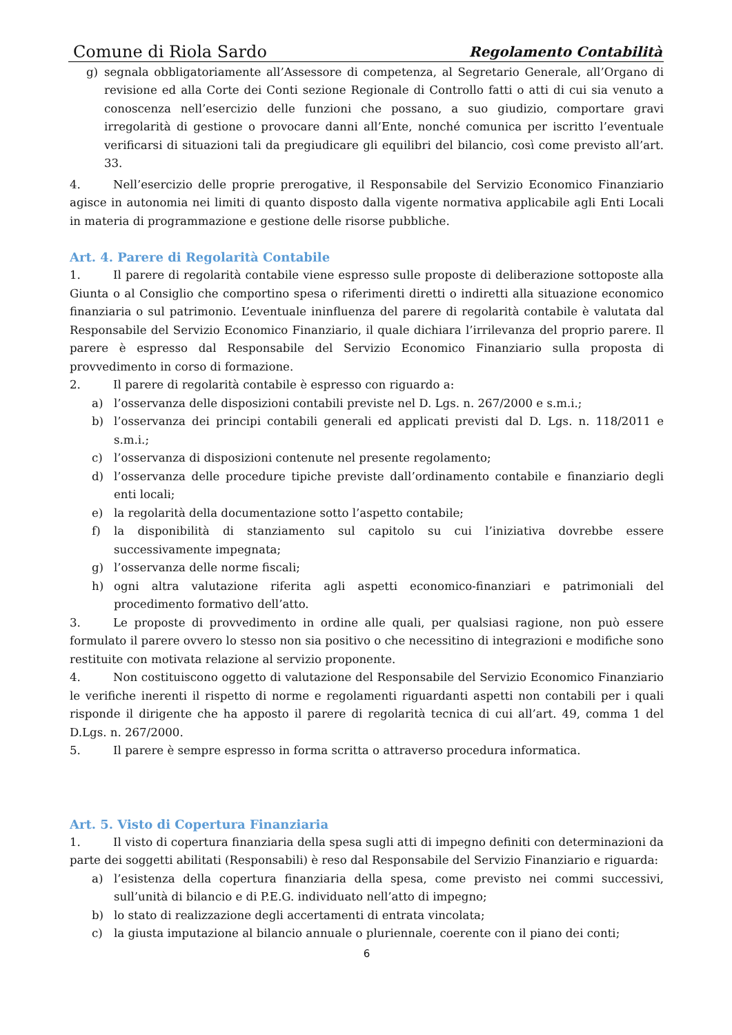Comune di Riola Sardo Regolamento Contabilità
g) segnala obbligatoriamente all’Assessore di competenza, al Segretario Generale, all’Organo di revisione ed alla Corte dei Conti sezione Regionale di Controllo fatti o atti di cui sia venuto a conoscenza nell’esercizio delle funzioni che possano, a suo giudizio, comportare gravi irregolarità di gestione o provocare danni all’Ente, nonché comunica per iscritto l’eventuale verificarsi di situazioni tali da pregiudicare gli equilibri del bilancio, così come previsto all’art. 33.
4. Nell’esercizio delle proprie prerogative, il Responsabile del Servizio Economico Finanziario agisce in autonomia nei limiti di quanto disposto dalla vigente normativa applicabile agli Enti Locali in materia di programmazione e gestione delle risorse pubbliche.
Art. 4. Parere di Regolarità Contabile
1. Il parere di regolarità contabile viene espresso sulle proposte di deliberazione sottoposte alla Giunta o al Consiglio che comportino spesa o riferimenti diretti o indiretti alla situazione economico finanziaria o sul patrimonio. L’eventuale ininfluenza del parere di regolarità contabile è valutata dal Responsabile del Servizio Economico Finanziario, il quale dichiara l’irrilevanza del proprio parere. Il parere è espresso dal Responsabile del Servizio Economico Finanziario sulla proposta di provvedimento in corso di formazione.
2. Il parere di regolarità contabile è espresso con riguardo a:
a) l’osservanza delle disposizioni contabili previste nel D. Lgs. n. 267/2000 e s.m.i.;
b) l’osservanza dei principi contabili generali ed applicati previsti dal D. Lgs. n. 118/2011 e s.m.i.;
c) l’osservanza di disposizioni contenute nel presente regolamento;
d) l’osservanza delle procedure tipiche previste dall’ordinamento contabile e finanziario degli enti locali;
e) la regolarità della documentazione sotto l’aspetto contabile;
f) la disponibilità di stanziamento sul capitolo su cui l’iniziativa dovrebbe essere successivamente impegnata;
g) l’osservanza delle norme fiscali;
h) ogni altra valutazione riferita agli aspetti economico-finanziari e patrimoniali del procedimento formativo dell’atto.
3. Le proposte di provvedimento in ordine alle quali, per qualsiasi ragione, non può essere formulato il parere ovvero lo stesso non sia positivo o che necessitino di integrazioni e modifiche sono restituite con motivata relazione al servizio proponente.
4. Non costituiscono oggetto di valutazione del Responsabile del Servizio Economico Finanziario le verifiche inerenti il rispetto di norme e regolamenti riguardanti aspetti non contabili per i quali risponde il dirigente che ha apposto il parere di regolarità tecnica di cui all’art. 49, comma 1 del D.Lgs. n. 267/2000.
5. Il parere è sempre espresso in forma scritta o attraverso procedura informatica.
Art. 5. Visto di Copertura Finanziaria
1. Il visto di copertura finanziaria della spesa sugli atti di impegno definiti con determinazioni da parte dei soggetti abilitati (Responsabili) è reso dal Responsabile del Servizio Finanziario e riguarda:
a) l’esistenza della copertura finanziaria della spesa, come previsto nei commi successivi, sull’unità di bilancio e di P.E.G. individuato nell’atto di impegno;
b) lo stato di realizzazione degli accertamenti di entrata vincolata;
c) la giusta imputazione al bilancio annuale o pluriennale, coerente con il piano dei conti;
6